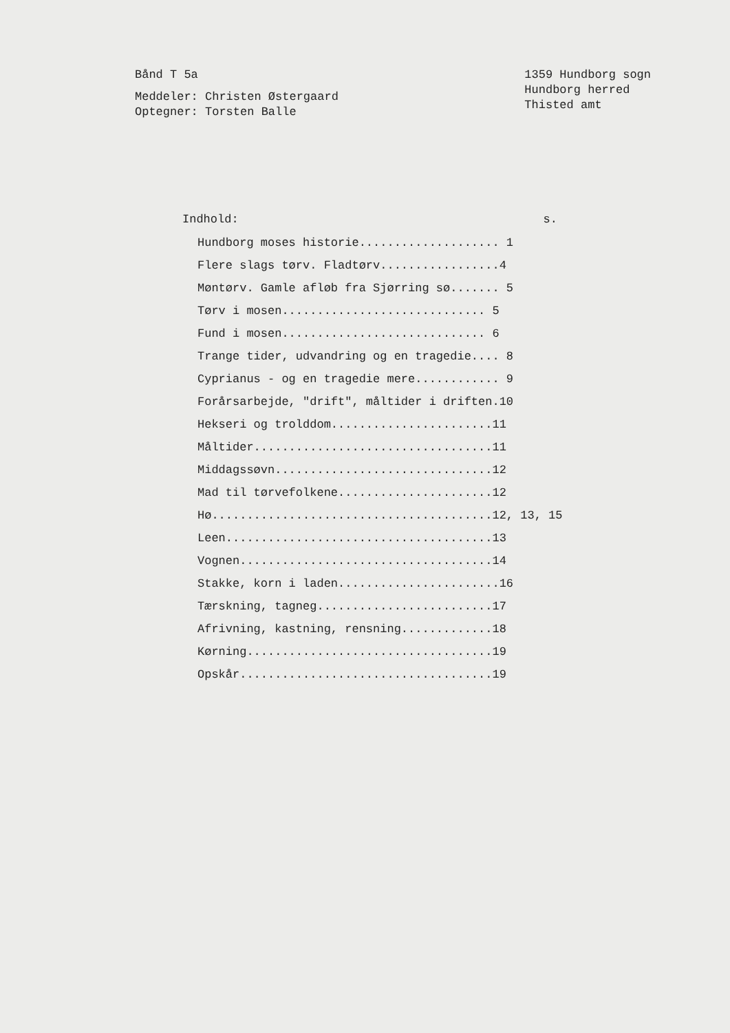Bånd T 5a
Meddeler: Christen Østergaard
Optegner: Torsten Balle
1359 Hundborg sogn
Hundborg herred
Thisted amt
Indhold: s.
Hundborg moses historie.................... 1
Flere slags tørv. Fladtørv.................4
Møntørv. Gamle afløb fra Sjørring sø....... 5
Tørv i mosen............................. 5
Fund i mosen............................. 6
Trange tider, udvandring og en tragedie.... 8
Cyprianus - og en tragedie mere............ 9
Forårsarbejde, "drift", måltider i driften.10
Hekseri og trolddom.......................11
Måltider..................................11
Middagssøvn...............................12
Mad til tørvefolkene......................12
Hø........................................12, 13, 15
Leen......................................13
Vognen....................................14
Stakke, korn i laden.......................16
Tærskning, tagneg.........................17
Afrivning, kastning, rensning.............18
Kørning...................................19
Opskår....................................19